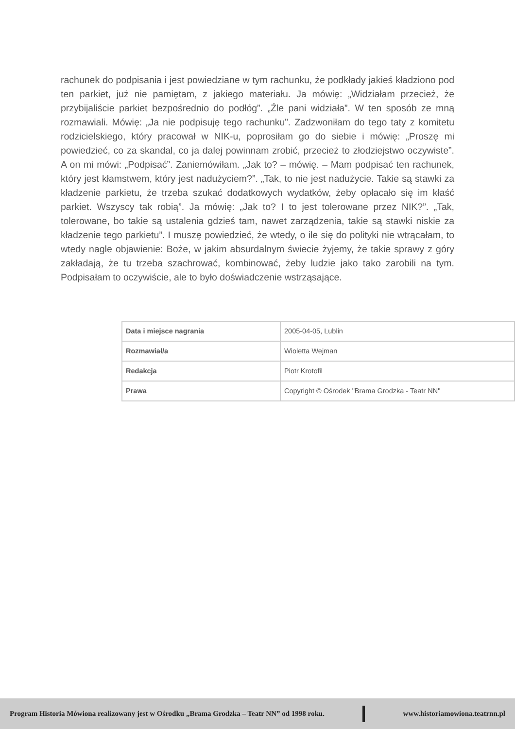rachunek do podpisania i jest powiedziane w tym rachunku, że podkłady jakieś kładziono pod ten parkiet, już nie pamiętam, z jakiego materiału. Ja mówię: „Widziałam przecież, że przybijaliście parkiet bezpośrednio do podłóg”. „Źle pani widziała”. W ten sposób ze mną rozmawiali. Mówię: „Ja nie podpisuję tego rachunku”. Zadzwoniłam do tego taty z komitetu rodzicielskiego, który pracował w NIK-u, poprosiłam go do siebie i mówię: „Proszę mi powiedzieć, co za skandal, co ja dalej powinnam zrobić, przecież to złodziejstwo oczywiste”. A on mi mówi: „Podpisać”. Zaniemówiłam. „Jak to? – mówię. – Mam podpisać ten rachunek, który jest kłamstwem, który jest nadużyciem?”. „Tak, to nie jest nadużycie. Takie są stawki za kładzenie parkietu, że trzeba szukać dodatkowych wydatków, żeby opłacało się im kłaść parkiet. Wszyscy tak robią”. Ja mówię: „Jak to? I to jest tolerowane przez NIK?”. „Tak, tolerowane, bo takie są ustalenia gdzieś tam, nawet zarządzenia, takie są stawki niskie za kładzenie tego parkietu”. I muszę powiedzieć, że wtedy, o ile się do polityki nie wtrącałam, to wtedy nagle objawienie: Boże, w jakim absurdalnym świecie żyjemy, że takie sprawy z góry zakładają, że tu trzeba szachrować, kombinować, żeby ludzie jako tako zarobili na tym. Podpisałam to oczywiście, ale to było doświadczenie wstrząsające.
| Data i miejsce nagrania | 2005-04-05, Lublin |
| Rozmawiał/a | Wioletta Wejman |
| Redakcja | Piotr Krotofil |
| Prawa | Copyright © Ośrodek "Brama Grodzka - Teatr NN" |
Program Historia Mówiona realizowany jest w Ośrodku „Brama Grodzka – Teatr NN” od 1998 roku.
www.historiamowiona.teatrnn.pl